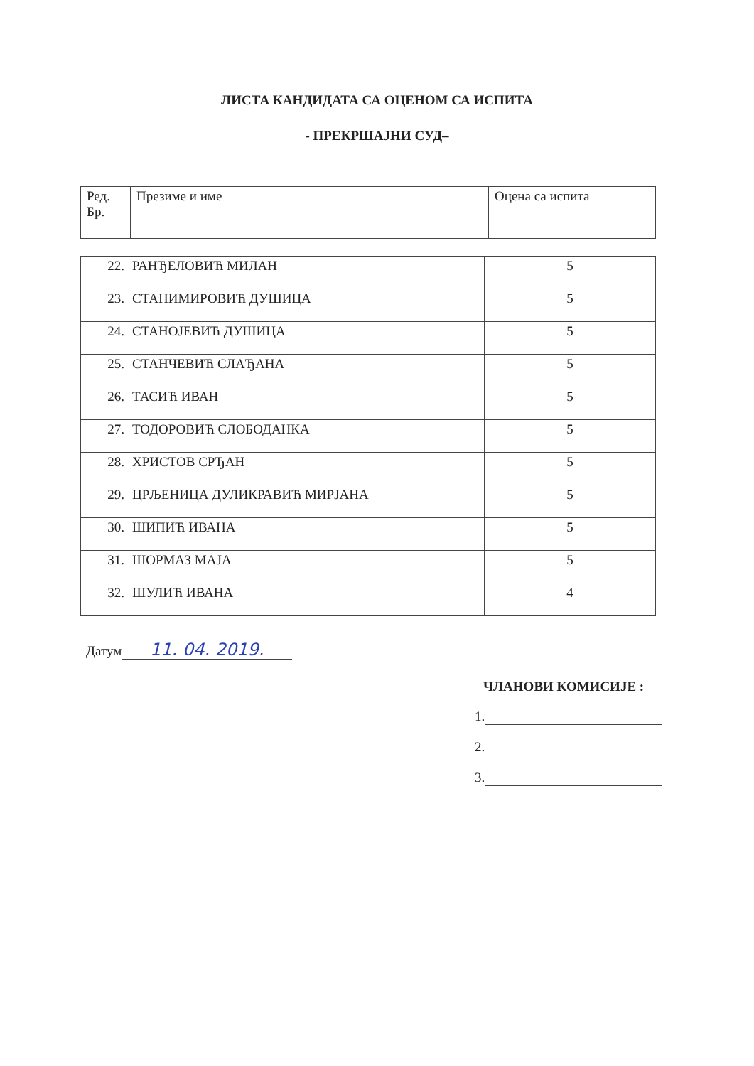ЛИСТА КАНДИДАТА СА ОЦЕНОМ СА ИСПИТА
- ПРЕКРШАЈНИ СУД–
| Ред. Бр. | Презиме и име | Оцена са испита |
| --- | --- | --- |
| 22. | РАНЂЕЛОВИЋ МИЛАН | 5 |
| 23. | СТАНИМИРОВИЋ ДУШИЦА | 5 |
| 24. | СТАНОЈЕВИЋ ДУШИЦА | 5 |
| 25. | СТАНЧЕВИЋ СЛАЂАНА | 5 |
| 26. | ТАСИЋ ИВАН | 5 |
| 27. | ТОДОРОВИЋ СЛОБОДАНКА | 5 |
| 28. | ХРИСТОВ СРЂАН | 5 |
| 29. | ЦРЉЕНИЦА ДУЛИКРАВИЋ МИРЈАНА | 5 |
| 30. | ШИПИЋ ИВАНА | 5 |
| 31. | ШОРМАЗ МАЈА | 5 |
| 32. | ШУЛИЋ ИВАНА | 4 |
Датум 11. 04. 2019.
ЧЛАНОВИ КОМИСИЈЕ :
1.
2.
3.